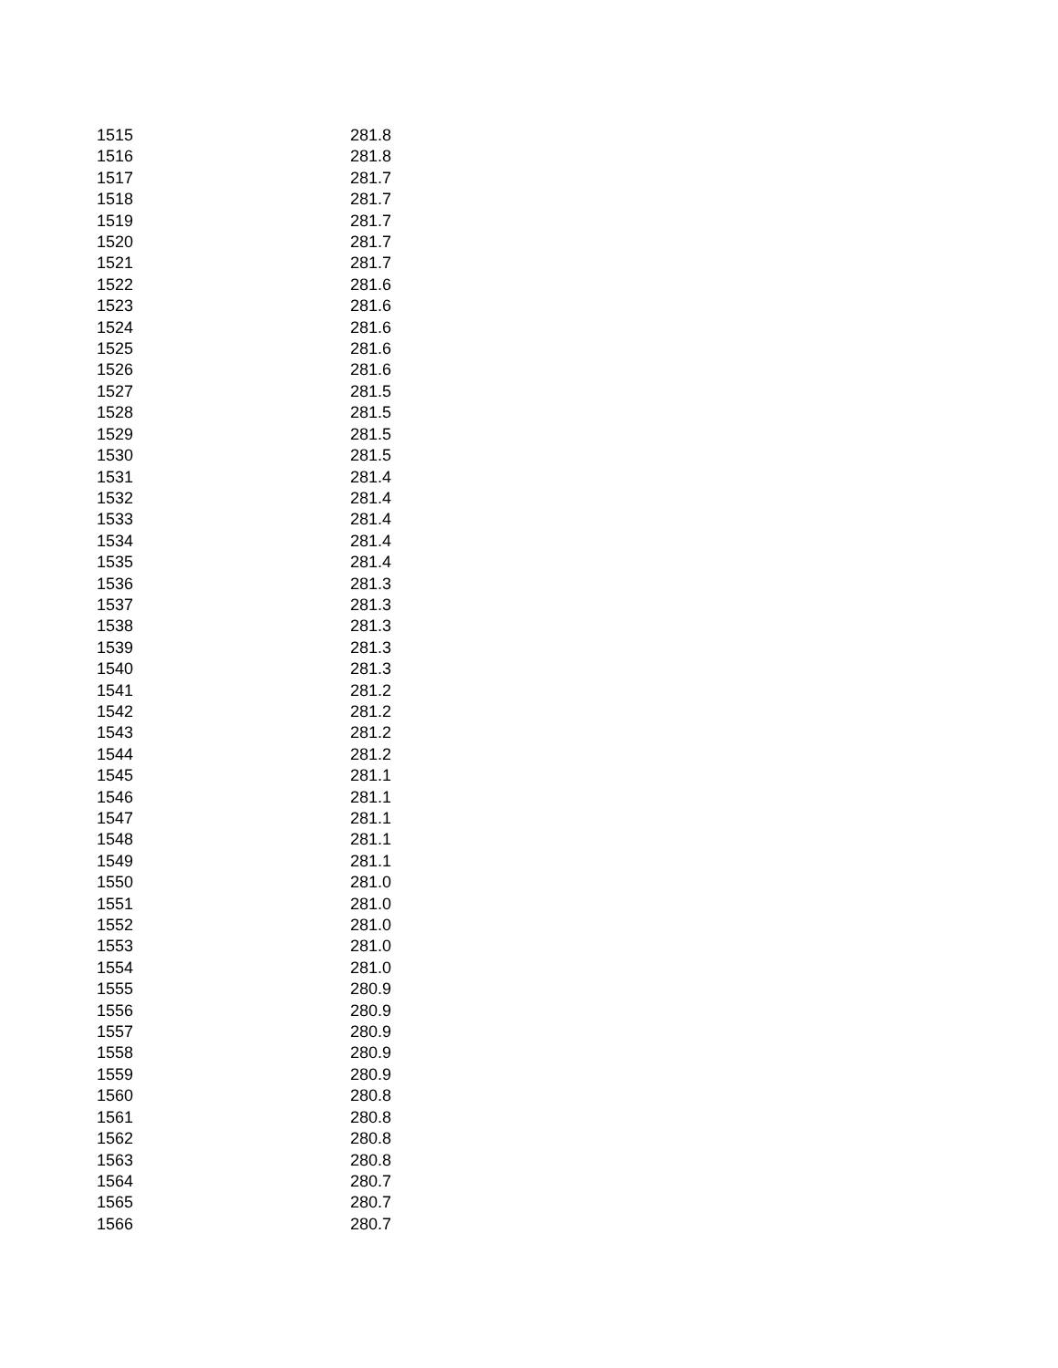| 1515 | 281.8 |
| 1516 | 281.8 |
| 1517 | 281.7 |
| 1518 | 281.7 |
| 1519 | 281.7 |
| 1520 | 281.7 |
| 1521 | 281.7 |
| 1522 | 281.6 |
| 1523 | 281.6 |
| 1524 | 281.6 |
| 1525 | 281.6 |
| 1526 | 281.6 |
| 1527 | 281.5 |
| 1528 | 281.5 |
| 1529 | 281.5 |
| 1530 | 281.5 |
| 1531 | 281.4 |
| 1532 | 281.4 |
| 1533 | 281.4 |
| 1534 | 281.4 |
| 1535 | 281.4 |
| 1536 | 281.3 |
| 1537 | 281.3 |
| 1538 | 281.3 |
| 1539 | 281.3 |
| 1540 | 281.3 |
| 1541 | 281.2 |
| 1542 | 281.2 |
| 1543 | 281.2 |
| 1544 | 281.2 |
| 1545 | 281.1 |
| 1546 | 281.1 |
| 1547 | 281.1 |
| 1548 | 281.1 |
| 1549 | 281.1 |
| 1550 | 281.0 |
| 1551 | 281.0 |
| 1552 | 281.0 |
| 1553 | 281.0 |
| 1554 | 281.0 |
| 1555 | 280.9 |
| 1556 | 280.9 |
| 1557 | 280.9 |
| 1558 | 280.9 |
| 1559 | 280.9 |
| 1560 | 280.8 |
| 1561 | 280.8 |
| 1562 | 280.8 |
| 1563 | 280.8 |
| 1564 | 280.7 |
| 1565 | 280.7 |
| 1566 | 280.7 |